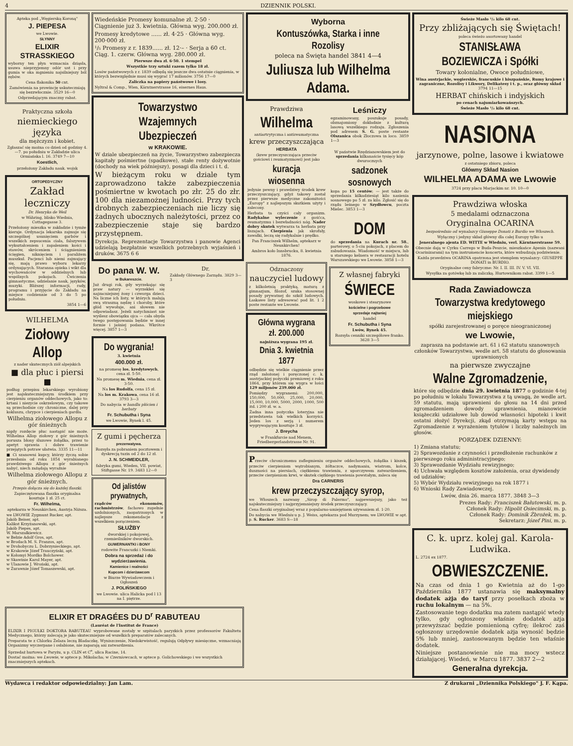4 DZIENNIK POLSKI.
Apteka pod „Węgierską Koroną"
J. PIEPESA
we Lwowie.
SŁYNNY
ELIXIR STRASSKIEGO
wyborny ten płyn wzmacnia dziąsła, usuwa nieprzyjemny odór ust i przy gumia w oka mgnieniu najsilniejszy ból zębów.
Cena flakonika 50 cnt.
Zamówienia na prowincję uskuteczniają się bezzwłocznie. 3529 16—0
Odprzedającym znaczny rabat.
Praktyczna szkoła
niemieckiego języka
dla mężczyzn i kobiet.
Zgłaszać się można co dzień od godziny 4.—7. po południu w Zakładzie ulica Ormiańska l. 16. 3749 7—10
Koestlich,
przełożony Zakładu nauk. wojsk
ORTOPEDYCZNY
Zakład leczniczy
Dr. Henryka de Weil
w Währing, blisko Wiednia, Cottagegasse 3.
Przełożony mieszka w zakładzie i tymże kieruje. Ordynacja lekarska zajmuje się szczególnej usunięciem garbów i wszelkich zepsucenia ciała, falszywem wykształceniem i zapaleniem kości i stawów, skróceniem i ściągnieniem ścięgien, niknięciem i paraliżem muszkuł. Pacjenci lub niemi zajmujący się, mają prawo wyboru lekarzy ordynujących. Staranna opieka i wikt dla wychowańców w oddzielnych lub wspólnych pokojach. Ćwiczenia gimnastyczne, udzielanie nauk, języków, muzyki. Bliższej informacji, rady, programu i przyjęcie do Zakładu na miejsce codziennie od 3 do 5 po południu.
3854 1—6
WILHELMA
Ziołowy Allop
z nader skutecznych ziół alpejskich
■ dla płuc i piersi ■
podług przepisu lekarskiego wyrobiony jest najskuteczniejszym środkiem przy cierpieniu organów oddechowych, jako to: krtani i niezycie oskrzelowym, czy takowe są przechodnie czy chroniczne, dalej przy kokluszu, chrypce i cierpieniach gardła.
Wilhelma ziołowego Allopu z gór śnieżnych
nigdy rozdęcie płuc nastąpić nie może. Wilhelma Allop ziołowy z gór śnieżnych porusza błony śluzowe żołądka, przez to apetyt sprawia i dobre trawienie przejątych potraw ułatwia. 3335 11—11
■ Ci szanowni kupcy, którzy życzą sobie przesłania od roku 1854 wyrabianego prawdziwego Allopu z gór śnieżnych nabyć, niech zażądają wyraźnie
Wilhelma ziołowego Allopu z gór śnieżnych.
Przepis dołącza się do każdej flaszki.
Zapieczętowana flaszka oryginalna kosztuje 1 zł. 25 ct.
Fr. Wilhelma,
aptekarza w Neunkirchen, Austrja Niższa.
we LWOWIE Zygmunt Rucker, apt.
Jakób Beiser, apt.
Kalikst Krzyżanowski, apt.
Jakób Piepes, apt.
W. Marszałkiewicz.
w Bełzie Adolf Gros, apt.
w Brodach M. S. Franzos, apt.
w Drohobyczu L. Dobrzynieckiego, apt.
w Krakowie Józef Trauczyński, apt.
w Kołomyi Mordko Bolchower.
w Skawinie Karol Mayer, apt.
w Ulanowie J. Wroński, apt.
w Żurawnie Józef Tomaszewski, apt.
Wiedeńskie Promesy komunalne zł. 2·50 · Ciągnienie już 3. kwietnia. Główna wyg. 200.000 zł.
Promesy kredytowe ...... zł. 4·25 · Główna wyg. 200·000 zł.
¹/₅ Promesy z r. 1839...... zł. 12·– · Serja a 60 ct. Ciąg. 1. czerw. Główna wyg. 280.000 zł.
Pierwsze dwa zł. 6·50. 1 stempel
Wszystkie trzy sztuki razem tylko 18 zł.
Losów państwowych z r. 1839 odbędą się jeszcze dwa ostatnie ciągnienia, w których bezwzględnie musi się wygrać 17 milionów. 3756 17—0
Zaliczka na papiery państwowe i losy.
Nyltral & Comp., Wien, Kärntnerstrasse 16, eisernes Haus.
Towarzystwo Wzajemnych Ubezpieczeń
w KRAKOWIE.
W dziale ubezpieczeń na życie, Towarzystwo zabezpiecza kapitały pośmiertne (spadkowe), stałe renty dożywotnie (dochody na wiek późniejszy), posagi dla dzieci i t. d.
W bieżącym roku w dziale tym zaprowadzono także zabezpieczenia pośmiertne w kwotach po złr. 25 do złr. 100 dla niezamożnej ludności. Przy tych drobnych zabezpieczeniach nie liczy się żadnych ubocznych należytości, przez co zabezpieczenie staje się bardzo przystępnem.
Dyrekcja. Reprezentacje Towarzystwa i panowie Agenci udzielają bezpłatnie wszelkich potrzebnych wyjaśnień i druków. 3675 6 6
Do pana W. W.
w Bukareszcie.
Już drugi rok, gdy wyrzekając się praw natury — wyrzekłeś się najzacniejszej żony i czworga dzieci. Na liczne ich listy, w których malują swą straszną nędzę i choroby, które głód wywołuje, ani słowem nie odpowiadasz. Jeżeli natychmiast nie wyślesz obowiązku ojca — cała obyda twego postępowania będzie w innej formie i jaśniej podana. Wkrótce więcej. 3857 1—3
Do wygrania!
3. kwietnia
400.000 zł.
na promesę los. kredytowych, cena zł. 5·50.
Na promesę m. Wiednia, cena zł. 3·50.
Na los Rudolfa, cena 15 zł.
Na los m. Krakowa, cena 16 zł. 3793 3—3
Do nabycia w handlu płócien i herbaty
Fr. Schubutha i Syna
we Lwowie, Rynek l. 45.
Z gumi i pęcherza
prezerwatywa.
Rozsyła za pobraniem pocztowem i dyskrecją tuzin od 2 do 12 zł.
J. N. SCHMEIDLER,
fabryka gumi, Wieden, VII. powiat, Stiftgasse Nr. 19. 3483 12—0
Od jalistów prywatnych,
rządców ekonomów, rachmistrzów, fachowo zupełnie uzdolnionych, zaopatrzonych w najlepsze rekomendacje z wszelkiem porączeniem.
SŁUŻBY
dworskiej i pokojowej, rzemieślników dworskich.
GUWERNANTKI i BONY
rodowite Francuzki i Niemki.
Dobra na sprzedaż i do wydzierżawienia.
Kamienice i realności
Kupcom i dzierżawcom
w Biurze Wywiadowczem i Ogłoszeń
J. POLIŃSKIEGO
we Lwowie. ulica Halicka pod l 13 na I. piętrze.
Dr.
Zakłady Głównego Zarządu. 3829 3—3
ELIXIR ET DRAGÉES DU D<sup>r</sup> RABUTEAU
(Lauréat de l'Institut de France)
ELIXIR I PIGUŁKI DOKTORA RABUTEAU wyprobowane zostały w szpitalach paryzkich przez professorów Fakultetu Medycznego, którzy zalecają je jako skuteczniejsze od wszelkich preparatów zalecanych.
Preparata te z Chlorku Żelaza leczą Bladaczkę, Wyniszczenie, Niedokrwistość, regulują Odpływy miesięczne, wzmacniają Organizmy wyczerpane i osłabione, nie zaparają ani zatwardzenia.
Sprzedaż hurtowa w Paryżu, u p. CLIN et C<sup>e</sup>, ulica Racine, 14.
Dostać można: we Lwowie, w aptece p. Mikolacha; w Czerniowcach, w aptece p. Golichowskiego i we wszystkich znaczniejszych aptekach.
Wyborna
Kontuszówka, Starka i inne Rozolisy
poleca na Święta handel 3841 4—4
Juliusza lub Wilhelma Adama.
Prawdziwa
Wilhelma
antiartrytyczna i antireumatyczna
krew przeczyszczająca
HERBATA
(krew przeczyszczająca przeciw gościowi i reumatyzmowi) jest jako
kuracja wiosenna
jedynie pewny i prawdziwy środek krew przeczyszczający, gdyż takowy został przez pierwsze medyczne zakomitości „Europy" z najlepszym skutkiem użyty i zalecony.
Herbata ta czyści cały organizm. Radykalne wyleczenie z gośćca, reumatyzmu i bezwładności nóg. Nader dobry skutek wytwarza ta herbata przy liszajach. Cierpienia jak skrofuły, zawałki, leczą się radykalnie i prędko.
Pan Franciszek Wilhelm, aptekarz w Neunkirchen!
Ambros koło Innsbrucku, 8. kwietnia 1876.
Odznaczony
nauczyciel ludowy
z kilkoletnią praktyką, maturą z gimnazjum, filozof, szuka stosownej posady prywatnej do szkół ludowych. Łaskawe listy adresować pod lit. 1 2 poste restante we Lwowie.
Główna wygrana zł. 200.000
najniższa wygrana 195 zł.
Dnia 3. kwietnia 1877
odbędzie się wielkie ciągnienie przez rząd założonej i poręczonej c. k. austrjackiej pożyczki premiowej z roku 1864, przy którem się wygra w łości 129 miljonów 239.000 zł.
Pomiędzy wygranemi: 200,000, 150,000, 50,000, 25,000, 20,000, 15,000, 10,000, 5000, 2000, 1000, 500 itd. i 200 zł. w. a.
Żadna inna pożyczka loteryjna nie przedstawia tak wielkich korzyści. Jeden los z serją i numerem wygrywającym kosztuje 3 zł.
J. Breycha
w Frankfurcie nad Menem, Friedbergerlandstrasse Nr. 91.
Leśniczy
egzaminowany, poszukuje posady, obznajomiony dokładnie z kulturą lasową wszelkiego rodzaju. Zgłoszenia pod adresem S. G. poste restante Olszanica obok Złoczowa in loco. 3859 1—3
W państwie Rzędzianowskiem jest do sprzedania kilkanaście tysięcy kóp dwuroczuych
sadzonek sosnowych
kopa po 15 centów; — jest także do sprzedania kilkadziesiąt kilo nasienia sosnowego po 5 zł. za kilo. Zgłosić się do rządu leśnego w Szydłowcu, poczta Mielec. 3853 1—3
DOM
do sprzedania na Kurach nr. 58., parterowy, o 5-ciu pokojach, z placem do zabudowania. Wiadomość w miejscu, lub u starszego kelnera w restauracji hotelu Warszawskiego we Lwowie. 3858 1—3
Z własnej fabryki
ŚWIECE
woskowe i stearynowe
kościelne i pogrzebowe
sprzedaje najtaniej
handel
Fr. Schubutha i Syna
Lwów, Rynek 45.
Rozsyła cenniki szczegółowe franko. 3628 3—5
Przeciw chronicznemu zaflegmieniu organów oddechowych, żołądka i kiszek, przeciw cierpieniom wątrobianym, żółtaczce, nadymaniu, wiatrom, kolce, duszności na piersiach, ciężkiemu trawieniu, z uporczywem zatwardzeniem, przeciw cierpieniom krwi, w skutek ciężkiego trawienia powstałym, zaleca się
Dra CARNERIS
krew przeczyszczający syrop,
we Włoszech nazwany „Sirop di Palermo", najpewniejszy, jako też najskuteczniejszy i najprzyjemniejszy środek przeczyszczający.
Cena flaszki oryginalnej wraz z popularno-umiejętnem używaniem zł. 1·20.
Do nabycia we Wiedniu u p. J. Weiss, aptekarza pod Murzynem; we LWOWIE w apt. p. S. Rucker. 3683 S—18
Świeże Masło ¹/₂ kilo 68 cnt.
Przy zbliżających się Świętach!
poleca świeżo asortowany handel
STANISŁAWA BOZIEWICZA i Spółki
Towary kolonialne, Owoce południowe,
Wina austrjackie, węgierskie, francuskie i hiszpańskie, Rumy krajowe i zagraniczne, Rozolisy i Likwory, Delikatesy i t. p., oraz główny skład 3794 11—15
HERBAT chińskich i indyjskich
po cenach najumiarkowańszych.
Świeże Masło ¹/₂ kilo 68 cnt.
NASIONA
jarzynowe, polne, lasowe i kwiatowe
z ostatniego zbioru, poleca
Główny Skład Nasion
WILHELMA ADAMA we Lwowie
3724 przy placu Marjackim nr. 10. 10—0
Prawdziwa włoska
5 medalami odznaczona
Oryginalna OCARINA
bezpośrednio od wynalazcy Giuseppe Donati z Burdio we Włoszech.
Wyłączny i jedyny skład główny dla całej Europy tylko u
Jeneralnego ajenta ED. WITTE w Wiedniu, verl. Kärntnerstrasse 59.
Obecnie dają w Cyrku Carrego w Buda-Peszcie, mieszkańce Apenin (nazwani Ocarinizarami) na tym instrumencie koncerta, które wzbudzają podziwienie.
Każda prawdziwa OCARINA opatrzona jest stemplem wynalazcy: GIUSEPPE DONATI in BURDIO.
Oryginalne ceny fabryczne: Nr. I. II. III. IV. V. VI. VII.
Wysyłka za gotówkę lub za zaliczką. Hurtownikom rabat. 3399 1—5
Rada Zawiadowcza
Towarzystwa kredytowego miejskiego
spółki zarejestrowanej o poręce nieograniczonej
we Lwowie,
zaprasza na podstawie art. 61 i 62 statutu szanownych członków Towarzystwa, wedle art. 58 statutu do głosowania uprawnionych
na pierwsze zwyczajne
Walne Zgromadzenie,
które się odbędzie dnia 29. kwietnia 1877 o godzinie 4-tej po południu w lokalu Towarzystwa z tą uwagą, że wedle art. 59 statutu, mają uprawnieni do głosu na 14 dni przed zgromadzeniem dowody uprawnienia, mianowicie książeczki udziałowe lub dowód własności hipoteki i kwit ostatni złożyć Dyrekcji, zkąd otrzymają karty wstępu na Zgromadzenie z wyrażeniem tytułów i liczby należnych im głosów.
PORZĄDEK DZIENNY:
1) Zmiana statutu;
2) Sprawozdanie z czynności i przedłożenie rachunków z pierwszego roku administracyjnego;
3) Sprawozdanie Wydziału rewizyjnego;
4) Uchwała względem kosztów założenia, oraz dywidendy od udziałów;
5) Wybór Wydziału rewizyjnego na rok 1877 i
6) Wnioski Rady Zawiadowczej.
Lwów, dnia 26. marca 1877. 3848 3—3
Prezes Rady: Franciszek Bałutowski, m. p.
Członek Rady: Hipolit Osiecimski, m. p.
Członek Rady: Dominik Żbrożek, m. p.
Sekretarz: Józef Pini, m. p.
C. k. uprz. kolej gal. Karola-Ludwika.
L. 2724 ex 1877.
OBWIESZCZENIE.
Na czas od dnia 1 go Kwietnia aż do 1-go Października 1877 ustanawia się maksymalny dodatek ażja do taryf przy posełkach zboża w ruchu lokalnym — na 5%.
Zastosowanie tego dodatku ma zatem nastąpić wtedy tylko, gdy ogłoszony właśnie dodatek ażja przewyższać będzie pomienioną cyfrę; ilekroć zaś ogłoszony urzędownie dodatek ażja wynosić będzie 5% lub mniej, zastosowanym będzie ten właśnie dodatek.
Niniejsze postanowienie nie ma mocy wstecz działającej. Wiedeń, w Marcu 1877. 3837 2—2
Generalna dyrekcja.
Wydawca i redaktor odpowiedzialny: Jan Lam. Z drukarni „Dziennika Polskiego" J. F. Kąpa.